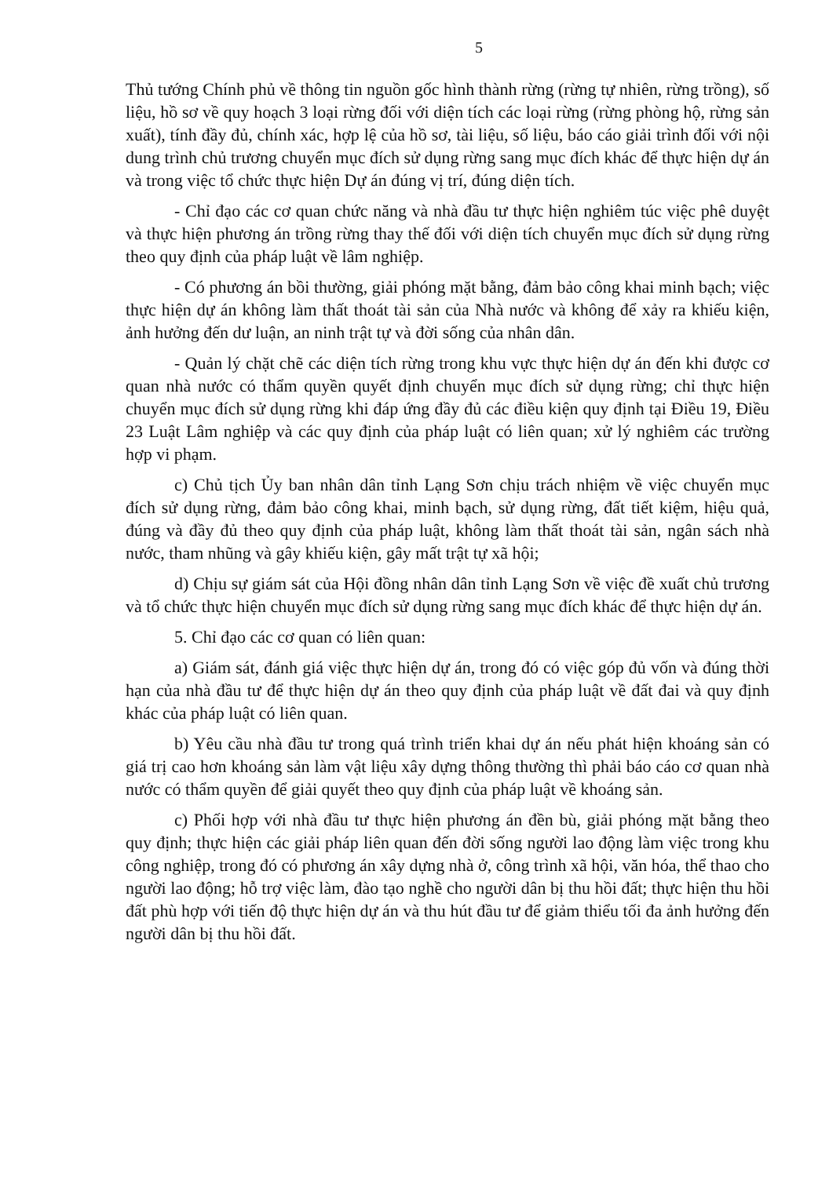5
Thủ tướng Chính phủ về thông tin nguồn gốc hình thành rừng (rừng tự nhiên, rừng trồng), số liệu, hồ sơ về quy hoạch 3 loại rừng đối với diện tích các loại rừng (rừng phòng hộ, rừng sản xuất), tính đầy đủ, chính xác, hợp lệ của hồ sơ, tài liệu, số liệu, báo cáo giải trình đối với nội dung trình chủ trương chuyển mục đích sử dụng rừng sang mục đích khác để thực hiện dự án và trong việc tổ chức thực hiện Dự án đúng vị trí, đúng diện tích.
- Chỉ đạo các cơ quan chức năng và nhà đầu tư thực hiện nghiêm túc việc phê duyệt và thực hiện phương án trồng rừng thay thế đối với diện tích chuyển mục đích sử dụng rừng theo quy định của pháp luật về lâm nghiệp.
- Có phương án bồi thường, giải phóng mặt bằng, đảm bảo công khai minh bạch; việc thực hiện dự án không làm thất thoát tài sản của Nhà nước và không để xảy ra khiếu kiện, ảnh hưởng đến dư luận, an ninh trật tự và đời sống của nhân dân.
- Quản lý chặt chẽ các diện tích rừng trong khu vực thực hiện dự án đến khi được cơ quan nhà nước có thẩm quyền quyết định chuyển mục đích sử dụng rừng; chỉ thực hiện chuyển mục đích sử dụng rừng khi đáp ứng đầy đủ các điều kiện quy định tại Điều 19, Điều 23 Luật Lâm nghiệp và các quy định của pháp luật có liên quan; xử lý nghiêm các trường hợp vi phạm.
c) Chủ tịch Ủy ban nhân dân tỉnh Lạng Sơn chịu trách nhiệm về việc chuyển mục đích sử dụng rừng, đảm bảo công khai, minh bạch, sử dụng rừng, đất tiết kiệm, hiệu quả, đúng và đầy đủ theo quy định của pháp luật, không làm thất thoát tài sản, ngân sách nhà nước, tham nhũng và gây khiếu kiện, gây mất trật tự xã hội;
d) Chịu sự giám sát của Hội đồng nhân dân tỉnh Lạng Sơn về việc đề xuất chủ trương và tổ chức thực hiện chuyển mục đích sử dụng rừng sang mục đích khác để thực hiện dự án.
5. Chỉ đạo các cơ quan có liên quan:
a) Giám sát, đánh giá việc thực hiện dự án, trong đó có việc góp đủ vốn và đúng thời hạn của nhà đầu tư để thực hiện dự án theo quy định của pháp luật về đất đai và quy định khác của pháp luật có liên quan.
b) Yêu cầu nhà đầu tư trong quá trình triển khai dự án nếu phát hiện khoáng sản có giá trị cao hơn khoáng sản làm vật liệu xây dựng thông thường thì phải báo cáo cơ quan nhà nước có thẩm quyền để giải quyết theo quy định của pháp luật về khoáng sản.
c) Phối hợp với nhà đầu tư thực hiện phương án đền bù, giải phóng mặt bằng theo quy định; thực hiện các giải pháp liên quan đến đời sống người lao động làm việc trong khu công nghiệp, trong đó có phương án xây dựng nhà ở, công trình xã hội, văn hóa, thể thao cho người lao động; hỗ trợ việc làm, đào tạo nghề cho người dân bị thu hồi đất; thực hiện thu hồi đất phù hợp với tiến độ thực hiện dự án và thu hút đầu tư để giảm thiểu tối đa ảnh hưởng đến người dân bị thu hồi đất.